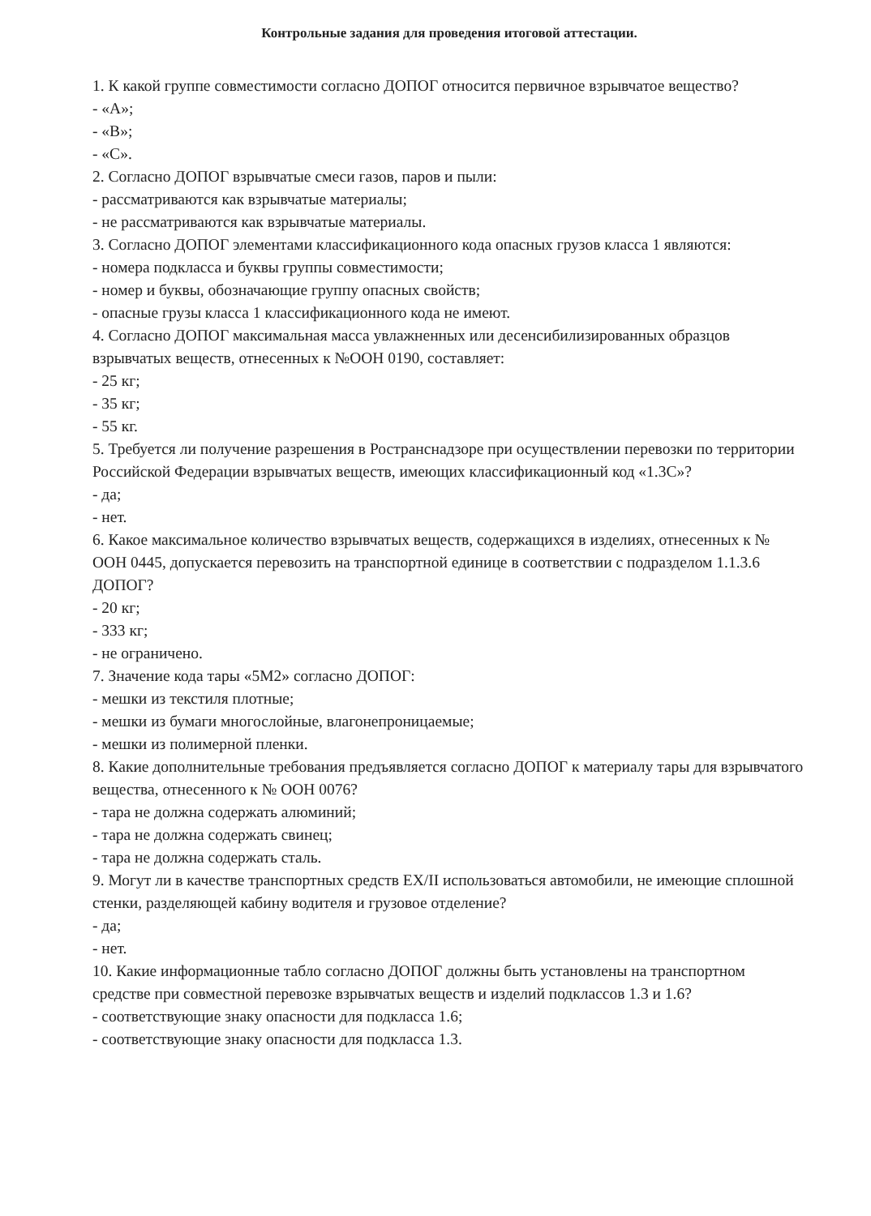Контрольные задания для проведения итоговой аттестации.
1. К какой группе совместимости согласно ДОПОГ относится первичное взрывчатое вещество?
- «А»;
- «В»;
- «С».
2. Согласно ДОПОГ взрывчатые смеси газов, паров и пыли:
- рассматриваются как взрывчатые материалы;
- не рассматриваются как взрывчатые материалы.
3. Согласно ДОПОГ элементами классификационного кода опасных грузов класса 1 являются:
- номера подкласса и буквы группы совместимости;
- номер и буквы, обозначающие группу опасных свойств;
- опасные грузы класса 1 классификационного кода не имеют.
4. Согласно ДОПОГ максимальная масса увлажненных или десенсибилизированных образцов взрывчатых веществ, отнесенных к №ООН 0190, составляет:
- 25 кг;
- 35 кг;
- 55 кг.
5. Требуется ли получение разрешения в Ространснадзоре при осуществлении перевозки по территории Российской Федерации взрывчатых веществ, имеющих классификационный код «1.3С»?
- да;
- нет.
6. Какое максимальное количество взрывчатых веществ, содержащихся в изделиях, отнесенных к № ООН 0445, допускается перевозить на транспортной единице в соответствии с подразделом 1.1.3.6 ДОПОГ?
- 20 кг;
- 333 кг;
- не ограничено.
7. Значение кода тары «5М2» согласно ДОПОГ:
- мешки из текстиля плотные;
- мешки из бумаги многослойные, влагонепроницаемые;
- мешки из полимерной пленки.
8. Какие дополнительные требования предъявляется согласно ДОПОГ к материалу тары для взрывчатого вещества, отнесенного к № ООН 0076?
- тара не должна содержать алюминий;
- тара не должна содержать свинец;
- тара не должна содержать сталь.
9. Могут ли в качестве транспортных средств EX/II использоваться автомобили, не имеющие сплошной стенки, разделяющей кабину водителя и грузовое отделение?
- да;
- нет.
10. Какие информационные табло согласно ДОПОГ должны быть установлены на транспортном средстве при совместной перевозке взрывчатых веществ и изделий подклассов 1.3 и 1.6?
- соответствующие знаку опасности для подкласса 1.6;
- соответствующие знаку опасности для подкласса 1.3.